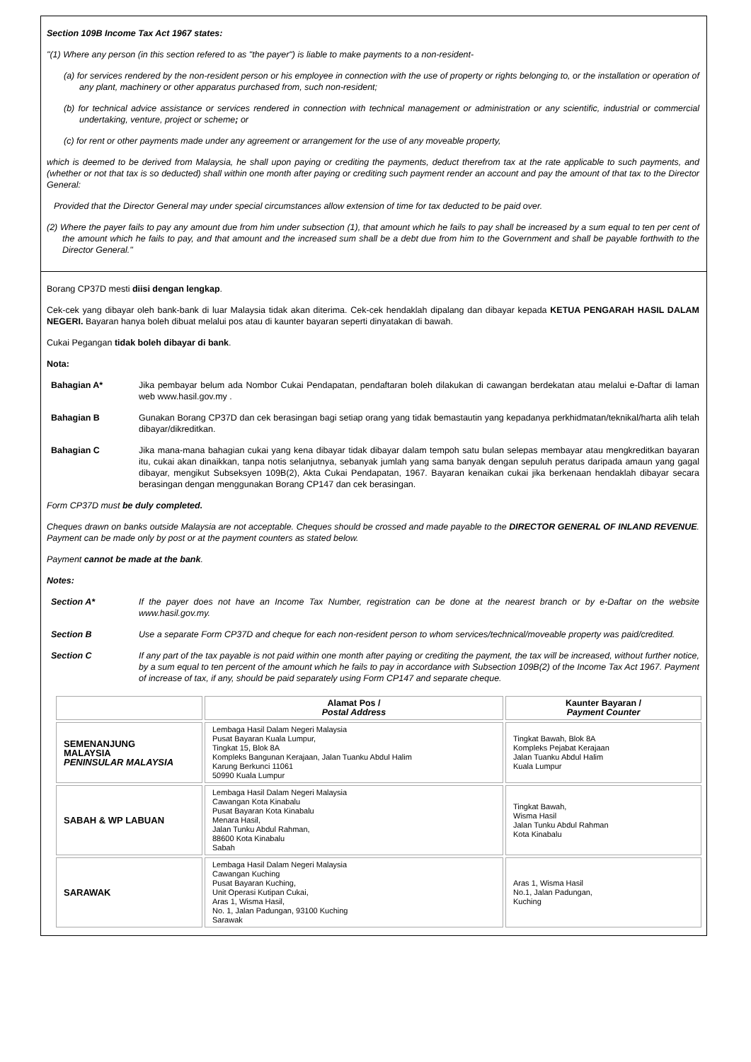Section 109B Income Tax Act 1967 states:
"(1) Where any person (in this section refered to as "the payer") is liable to make payments to a non-resident-
(a) for services rendered by the non-resident person or his employee in connection with the use of property or rights belonging to, or the installation or operation of any plant, machinery or other apparatus purchased from, such non-resident;
(b) for technical advice assistance or services rendered in connection with technical management or administration or any scientific, industrial or commercial undertaking, venture, project or scheme; or
(c) for rent or other payments made under any agreement or arrangement for the use of any moveable property,
which is deemed to be derived from Malaysia, he shall upon paying or crediting the payments, deduct therefrom tax at the rate applicable to such payments, and (whether or not that tax is so deducted) shall within one month after paying or crediting such payment render an account and pay the amount of that tax to the Director General:
Provided that the Director General may under special circumstances allow extension of time for tax deducted to be paid over.
(2) Where the payer fails to pay any amount due from him under subsection (1), that amount which he fails to pay shall be increased by a sum equal to ten per cent of the amount which he fails to pay, and that amount and the increased sum shall be a debt due from him to the Government and shall be payable forthwith to the Director General."
Borang CP37D mesti diisi dengan lengkap.
Cek-cek yang dibayar oleh bank-bank di luar Malaysia tidak akan diterima. Cek-cek hendaklah dipalang dan dibayar kepada KETUA PENGARAH HASIL DALAM NEGERI. Bayaran hanya boleh dibuat melalui pos atau di kaunter bayaran seperti dinyatakan di bawah.
Cukai Pegangan tidak boleh dibayar di bank.
Nota:
Bahagian A* Jika pembayar belum ada Nombor Cukai Pendapatan, pendaftaran boleh dilakukan di cawangan berdekatan atau melalui e-Daftar di laman web www.hasil.gov.my .
Bahagian B Gunakan Borang CP37D dan cek berasingan bagi setiap orang yang tidak bemastautin yang kepadanya perkhidmatan/teknikal/harta alih telah dibayar/dikreditkan.
Bahagian C Jika mana-mana bahagian cukai yang kena dibayar tidak dibayar dalam tempoh satu bulan selepas membayar atau mengkreditkan bayaran itu, cukai akan dinaikkan, tanpa notis selanjutnya, sebanyak jumlah yang sama banyak dengan sepuluh peratus daripada amaun yang gagal dibayar, mengikut Subseksyen 109B(2), Akta Cukai Pendapatan, 1967. Bayaran kenaikan cukai jika berkenaan hendaklah dibayar secara berasingan dengan menggunakan Borang CP147 dan cek berasingan.
Form CP37D must be duly completed.
Cheques drawn on banks outside Malaysia are not acceptable. Cheques should be crossed and made payable to the DIRECTOR GENERAL OF INLAND REVENUE. Payment can be made only by post or at the payment counters as stated below.
Payment cannot be made at the bank.
Notes:
Section A* If the payer does not have an Income Tax Number, registration can be done at the nearest branch or by e-Daftar on the website www.hasil.gov.my.
Section B Use a separate Form CP37D and cheque for each non-resident person to whom services/technical/moveable property was paid/credited.
Section C If any part of the tax payable is not paid within one month after paying or crediting the payment, the tax will be increased, without further notice, by a sum equal to ten percent of the amount which he fails to pay in accordance with Subsection 109B(2) of the Income Tax Act 1967. Payment of increase of tax, if any, should be paid separately using Form CP147 and separate cheque.
| | Alamat Pos / Postal Address | Kaunter Bayaran / Payment Counter |
| --- | --- | --- |
| SEMENANJUNG MALAYSIA PENINSULAR MALAYSIA | Lembaga Hasil Dalam Negeri Malaysia Pusat Bayaran Kuala Lumpur, Tingkat 15, Blok 8A Kompleks Bangunan Kerajaan, Jalan Tuanku Abdul Halim Karung Berkunci 11061 50990 Kuala Lumpur | Tingkat Bawah, Blok 8A Kompleks Pejabat Kerajaan Jalan Tuanku Abdul Halim Kuala Lumpur |
| SABAH & WP LABUAN | Lembaga Hasil Dalam Negeri Malaysia Cawangan Kota Kinabalu Pusat Bayaran Kota Kinabalu Menara Hasil, Jalan Tunku Abdul Rahman, 88600 Kota Kinabalu Sabah | Tingkat Bawah, Wisma Hasil Jalan Tunku Abdul Rahman Kota Kinabalu |
| SARAWAK | Lembaga Hasil Dalam Negeri Malaysia Cawangan Kuching Pusat Bayaran Kuching, Unit Operasi Kutipan Cukai, Aras 1, Wisma Hasil, No. 1, Jalan Padungan, 93100 Kuching Sarawak | Aras 1, Wisma Hasil No.1, Jalan Padungan, Kuching |